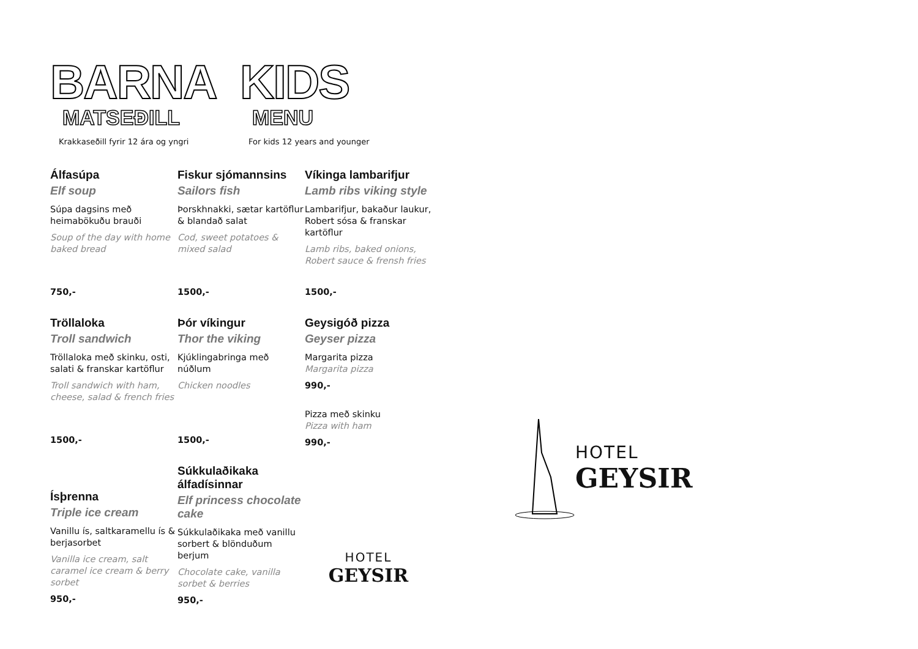BARNA
MATSEÐILL
Krakkaseðill fyrir 12 ára og yngri
KIDS
MENU
For kids 12 years and younger
Álfasúpa
Elf soup
Súpa dagsins með heimabökuðu brauði
Soup of the day with home baked bread
750,-
Fiskur sjómannsins
Sailors fish
Þorskhnakki, sætar kartöflur & blandað salat
Cod, sweet potatoes & mixed salad
1500,-
Víkinga lambarifjur
Lamb ribs viking style
Lambarifjur, bakaður laukur, Robert sósa & franskar kartöflur
Lamb ribs, baked onions, Robert sauce & frensh fries
1500,-
Tröllaloka
Troll sandwich
Tröllaloka með skinku, osti, salati & franskar kartöflur
Troll sandwich with ham, cheese, salad & french fries
1500,-
Þór víkingur
Thor the viking
Kjúklingabringa með núðlum
Chicken noodles
1500,-
Geysigóð pizza
Geyser pizza
Margarita pizza
Margarita pizza
990,-
Pizza með skinku
Pizza with ham
990,-
Ísþrenna
Triple ice cream
Vanillu ís, saltkaramellu ís & berjasorbet
Vanilla ice cream, salt caramel ice cream & berry sorbet
950,-
Súkkulaðikaka álfadísinnar
Elf princess chocolate cake
Súkkulaðikaka með vanillu sorbert & blönduðum berjum
Chocolate cake, vanilla sorbet & berries
950,-
HOTEL
GEYSIR
HOTEL
GEYSIR